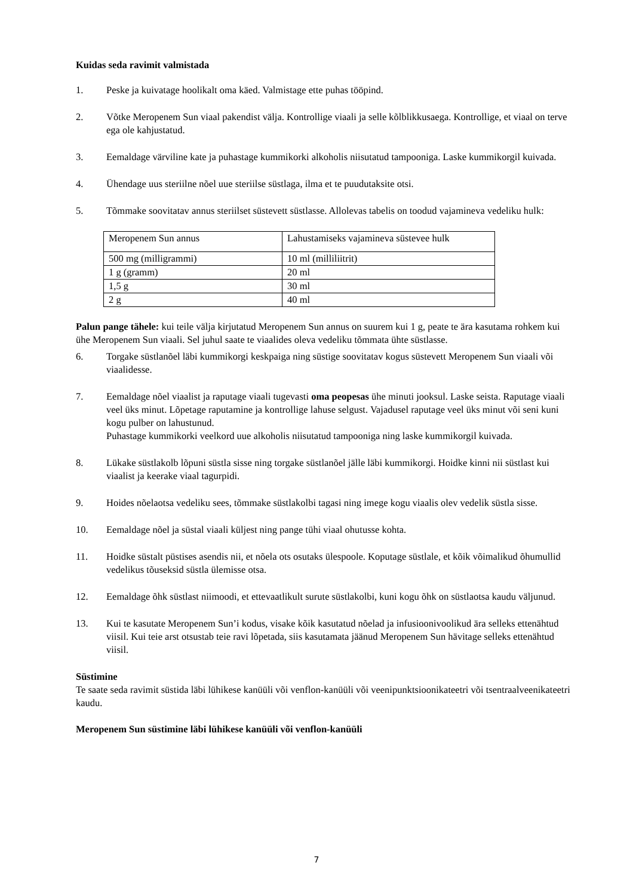Kuidas seda ravimit valmistada
1. Peske ja kuivatage hoolikalt oma käed. Valmistage ette puhas tööpind.
2. Võtke Meropenem Sun viaal pakendist välja. Kontrollige viaali ja selle kõlblikkusaega. Kontrollige, et viaal on terve ega ole kahjustatud.
3. Eemaldage värviline kate ja puhastage kummikorki alkoholis niisutatud tampooniga. Laske kummikorgil kuivada.
4. Ühendage uus steriilne nõel uue steriilse süstlaga, ilma et te puudutaksite otsi.
5. Tõmmake soovitatav annus steriilset süstevett süstlasse. Allolevas tabelis on toodud vajamineva vedeliku hulk:
| Meropenem Sun annus | Lahustamiseks vajamineva süstevee hulk |
| 500 mg (milligrammi) | 10 ml (milliliitrit) |
| 1 g (gramm) | 20 ml |
| 1,5 g | 30 ml |
| 2 g | 40 ml |
Palun pange tähele: kui teile välja kirjutatud Meropenem Sun annus on suurem kui 1 g, peate te ära kasutama rohkem kui ühe Meropenem Sun viaali. Sel juhul saate te viaalides oleva vedeliku tõmmata ühte süstlasse.
6. Torgake süstlanõel läbi kummikorgi keskpaiga ning süstige soovitatav kogus süstevett Meropenem Sun viaali või viaalidesse.
7. Eemaldage nõel viaalist ja raputage viaali tugevasti oma peopesas ühe minuti jooksul. Laske seista. Raputage viaali veel üks minut. Lõpetage raputamine ja kontrollige lahuse selgust. Vajadusel raputage veel üks minut või seni kuni kogu pulber on lahustunud.
Puhastage kummikorki veelkord uue alkoholis niisutatud tampooniga ning laske kummikorgil kuivada.
8. Lükake süstlakolb lõpuni süstla sisse ning torgake süstlanõel jälle läbi kummikorgi. Hoidke kinni nii süstlast kui viaalist ja keerake viaal tagurpidi.
9. Hoides nõelaotsa vedeliku sees, tõmmake süstlakolbi tagasi ning imege kogu viaalis olev vedelik süstla sisse.
10. Eemaldage nõel ja süstal viaali küljest ning pange tühi viaal ohutusse kohta.
11. Hoidke süstalt püstises asendis nii, et nõela ots osutaks ülespoole. Koputage süstlale, et kõik võimalikud õhumullid vedelikus tõuseksid süstla ülemisse otsa.
12. Eemaldage õhk süstlast niimoodi, et ettevaatlikult surute süstlakolbi, kuni kogu õhk on süstlaotsa kaudu väljunud.
13. Kui te kasutate Meropenem Sun’i kodus, visake kõik kasutatud nõelad ja infusioonivoolikud ära selleks ettenähtud viisil. Kui teie arst otsustab teie ravi lõpetada, siis kasutamata jäänud Meropenem Sun hävitage selleks ettenähtud viisil.
Süstimine
Te saate seda ravimit süstida läbi lühikese kanüüli või venflon-kanüüli või veenipunktsioonikateetri või tsentraalveenikateetri kaudu.
Meropenem Sun süstimine läbi lühikese kanüüli või venflon-kanüüli
7